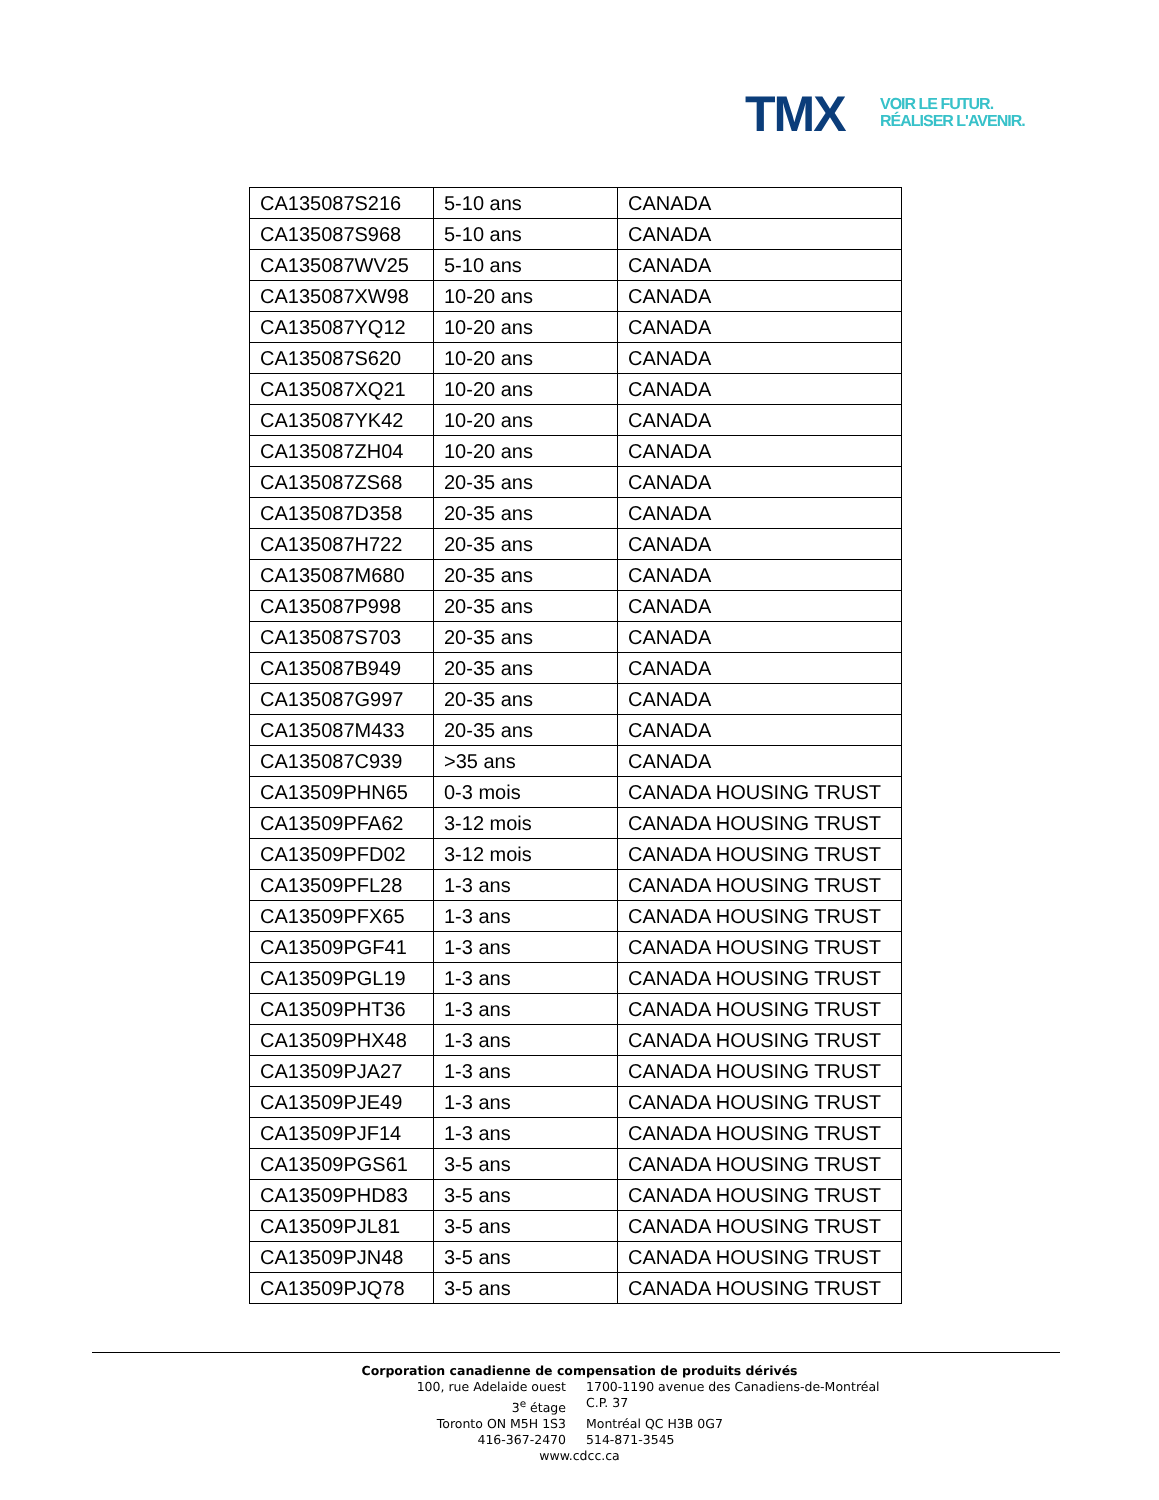TMX
VOIR LE FUTUR.
RÉALISER L'AVENIR.
| CA135087S216 | 5-10 ans | CANADA |
| CA135087S968 | 5-10 ans | CANADA |
| CA135087WV25 | 5-10 ans | CANADA |
| CA135087XW98 | 10-20 ans | CANADA |
| CA135087YQ12 | 10-20 ans | CANADA |
| CA135087S620 | 10-20 ans | CANADA |
| CA135087XQ21 | 10-20 ans | CANADA |
| CA135087YK42 | 10-20 ans | CANADA |
| CA135087ZH04 | 10-20 ans | CANADA |
| CA135087ZS68 | 20-35 ans | CANADA |
| CA135087D358 | 20-35 ans | CANADA |
| CA135087H722 | 20-35 ans | CANADA |
| CA135087M680 | 20-35 ans | CANADA |
| CA135087P998 | 20-35 ans | CANADA |
| CA135087S703 | 20-35 ans | CANADA |
| CA135087B949 | 20-35 ans | CANADA |
| CA135087G997 | 20-35 ans | CANADA |
| CA135087M433 | 20-35 ans | CANADA |
| CA135087C939 | >35 ans | CANADA |
| CA13509PHN65 | 0-3 mois | CANADA HOUSING TRUST |
| CA13509PFA62 | 3-12 mois | CANADA HOUSING TRUST |
| CA13509PFD02 | 3-12 mois | CANADA HOUSING TRUST |
| CA13509PFL28 | 1-3 ans | CANADA HOUSING TRUST |
| CA13509PFX65 | 1-3 ans | CANADA HOUSING TRUST |
| CA13509PGF41 | 1-3 ans | CANADA HOUSING TRUST |
| CA13509PGL19 | 1-3 ans | CANADA HOUSING TRUST |
| CA13509PHT36 | 1-3 ans | CANADA HOUSING TRUST |
| CA13509PHX48 | 1-3 ans | CANADA HOUSING TRUST |
| CA13509PJA27 | 1-3 ans | CANADA HOUSING TRUST |
| CA13509PJE49 | 1-3 ans | CANADA HOUSING TRUST |
| CA13509PJF14 | 1-3 ans | CANADA HOUSING TRUST |
| CA13509PGS61 | 3-5 ans | CANADA HOUSING TRUST |
| CA13509PHD83 | 3-5 ans | CANADA HOUSING TRUST |
| CA13509PJL81 | 3-5 ans | CANADA HOUSING TRUST |
| CA13509PJN48 | 3-5 ans | CANADA HOUSING TRUST |
| CA13509PJQ78 | 3-5 ans | CANADA HOUSING TRUST |
Corporation canadienne de compensation de produits dérivés
100, rue Adelaide ouest 1700-1190 avenue des Canadiens-de-Montréal
3<sup>e</sup> étage C.P. 37
Toronto ON M5H 1S3 Montréal QC H3B 0G7
416-367-2470 514-871-3545
www.cdcc.ca